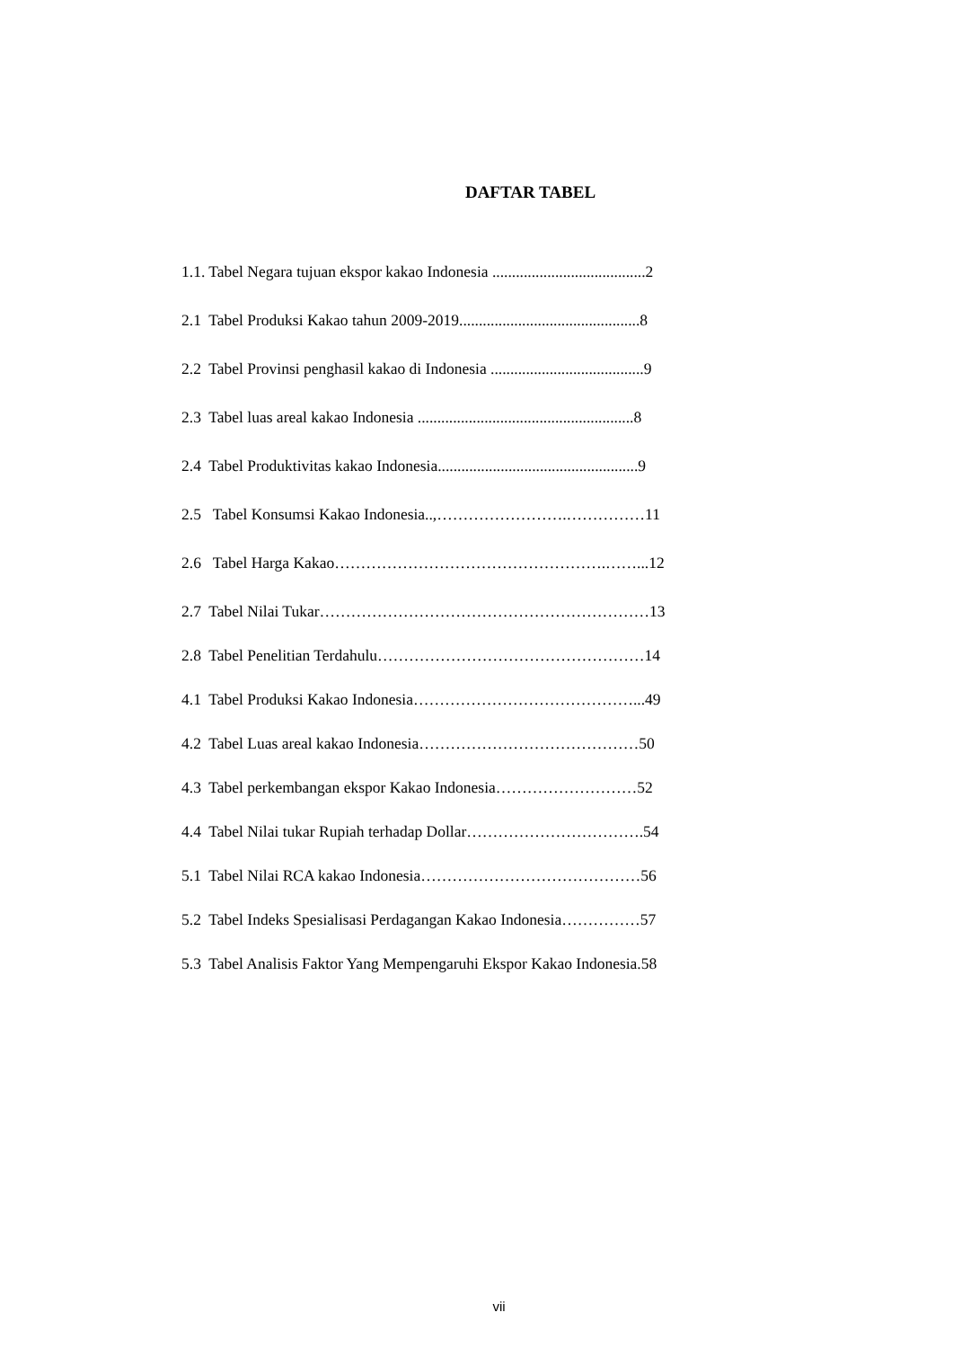DAFTAR TABEL
1.1. Tabel Negara tujuan ekspor kakao Indonesia .......................................2
2.1 Tabel Produksi Kakao tahun 2009-2019..............................................8
2.2 Tabel Provinsi penghasil kakao di Indonesia .......................................9
2.3 Tabel luas areal kakao Indonesia .......................................................8
2.4 Tabel Produktivitas kakao Indonesia...................................................9
2.5 Tabel Konsumsi Kakao Indonesia..,…………………….……………11
2.6 Tabel Harga Kakao…………………………………………….……...12
2.7 Tabel Nilai Tukar………………………………………………………13
2.8 Tabel Penelitian Terdahulu……………………………………………14
4.1 Tabel Produksi Kakao Indonesia……………………………………...49
4.2 Tabel Luas areal kakao Indonesia……………………………………50
4.3 Tabel perkembangan ekspor Kakao Indonesia………………………52
4.4 Tabel Nilai tukar Rupiah terhadap Dollar…………………………….54
5.1 Tabel Nilai RCA kakao Indonesia……………………………………56
5.2 Tabel Indeks Spesialisasi Perdagangan Kakao Indonesia……………57
5.3 Tabel Analisis Faktor Yang Mempengaruhi Ekspor Kakao Indonesia.58
vii